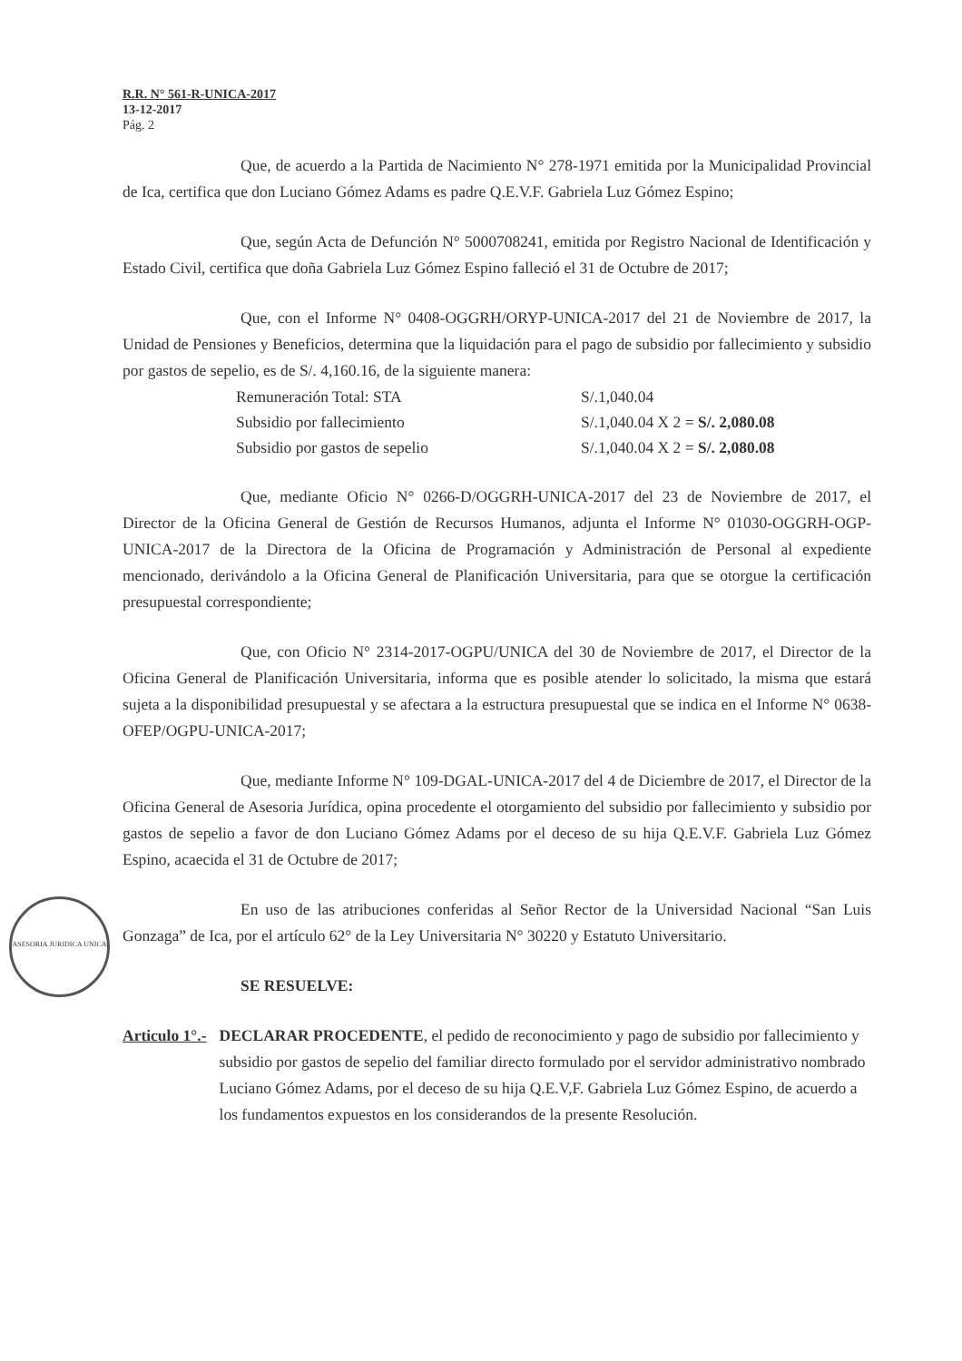R.R. N° 561-R-UNICA-2017
13-12-2017
Pág. 2
Que, de acuerdo a la Partida de Nacimiento N° 278-1971 emitida por la Municipalidad Provincial de Ica, certifica que don Luciano Gómez Adams es padre Q.E.V.F. Gabriela Luz Gómez Espino;
Que, según Acta de Defunción N° 5000708241, emitida por Registro Nacional de Identificación y Estado Civil, certifica que doña Gabriela Luz Gómez Espino falleció el 31 de Octubre de 2017;
Que, con el Informe N° 0408-OGGRH/ORYP-UNICA-2017 del 21 de Noviembre de 2017, la Unidad de Pensiones y Beneficios, determina que la liquidación para el pago de subsidio por fallecimiento y subsidio por gastos de sepelio, es de S/. 4,160.16, de la siguiente manera:
| Remuneración Total: STA | S/.1,040.04 |
| Subsidio por fallecimiento | S/.1,040.04 X 2 = S/. 2,080.08 |
| Subsidio por gastos de sepelio | S/.1,040.04 X 2 = S/. 2,080.08 |
Que, mediante Oficio N° 0266-D/OGGRH-UNICA-2017 del 23 de Noviembre de 2017, el Director de la Oficina General de Gestión de Recursos Humanos, adjunta el Informe N° 01030-OGGRH-OGP-UNICA-2017 de la Directora de la Oficina de Programación y Administración de Personal al expediente mencionado, derivándolo a la Oficina General de Planificación Universitaria, para que se otorgue la certificación presupuestal correspondiente;
Que, con Oficio N° 2314-2017-OGPU/UNICA del 30 de Noviembre de 2017, el Director de la Oficina General de Planificación Universitaria, informa que es posible atender lo solicitado, la misma que estará sujeta a la disponibilidad presupuestal y se afectara a la estructura presupuestal que se indica en el Informe N° 0638-OFEP/OGPU-UNICA-2017;
Que, mediante Informe N° 109-DGAL-UNICA-2017 del 4 de Diciembre de 2017, el Director de la Oficina General de Asesoria Jurídica, opina procedente el otorgamiento del subsidio por fallecimiento y subsidio por gastos de sepelio a favor de don Luciano Gómez Adams por el deceso de su hija Q.E.V.F. Gabriela Luz Gómez Espino, acaecida el 31 de Octubre de 2017;
ASESORIA JURIDICA UNICA
En uso de las atribuciones conferidas al Señor Rector de la Universidad Nacional “San Luis Gonzaga” de Ica, por el artículo 62° de la Ley Universitaria N° 30220 y Estatuto Universitario.
SE RESUELVE:
Articulo 1°.- DECLARAR PROCEDENTE, el pedido de reconocimiento y pago de subsidio por fallecimiento y subsidio por gastos de sepelio del familiar directo formulado por el servidor administrativo nombrado Luciano Gómez Adams, por el deceso de su hija Q.E.V,F. Gabriela Luz Gómez Espino, de acuerdo a los fundamentos expuestos en los considerandos de la presente Resolución.